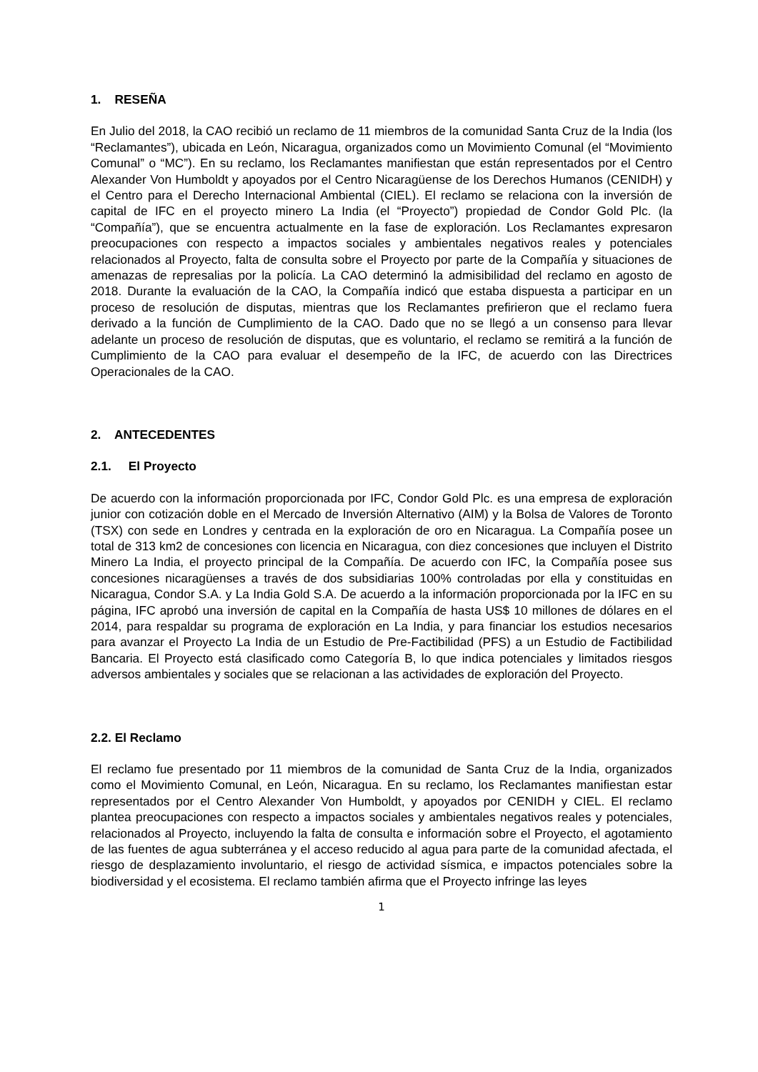1. RESEÑA
En Julio del 2018, la CAO recibió un reclamo de 11 miembros de la comunidad Santa Cruz de la India (los “Reclamantes”), ubicada en León, Nicaragua, organizados como un Movimiento Comunal (el “Movimiento Comunal” o “MC”). En su reclamo, los Reclamantes manifiestan que están representados por el Centro Alexander Von Humboldt y apoyados por el Centro Nicaragüense de los Derechos Humanos (CENIDH) y el Centro para el Derecho Internacional Ambiental (CIEL). El reclamo se relaciona con la inversión de capital de IFC en el proyecto minero La India (el “Proyecto”) propiedad de Condor Gold Plc. (la “Compañía”), que se encuentra actualmente en la fase de exploración. Los Reclamantes expresaron preocupaciones con respecto a impactos sociales y ambientales negativos reales y potenciales relacionados al Proyecto, falta de consulta sobre el Proyecto por parte de la Compañía y situaciones de amenazas de represalias por la policía. La CAO determinó la admisibilidad del reclamo en agosto de 2018. Durante la evaluación de la CAO, la Compañía indicó que estaba dispuesta a participar en un proceso de resolución de disputas, mientras que los Reclamantes prefirieron que el reclamo fuera derivado a la función de Cumplimiento de la CAO. Dado que no se llegó a un consenso para llevar adelante un proceso de resolución de disputas, que es voluntario, el reclamo se remitirá a la función de Cumplimiento de la CAO para evaluar el desempeño de la IFC, de acuerdo con las Directrices Operacionales de la CAO.
2. ANTECEDENTES
2.1. El Proyecto
De acuerdo con la información proporcionada por IFC, Condor Gold Plc. es una empresa de exploración junior con cotización doble en el Mercado de Inversión Alternativo (AIM) y la Bolsa de Valores de Toronto (TSX) con sede en Londres y centrada en la exploración de oro en Nicaragua. La Compañía posee un total de 313 km2 de concesiones con licencia en Nicaragua, con diez concesiones que incluyen el Distrito Minero La India, el proyecto principal de la Compañía. De acuerdo con IFC, la Compañía posee sus concesiones nicaragüenses a través de dos subsidiarias 100% controladas por ella y constituidas en Nicaragua, Condor S.A. y La India Gold S.A. De acuerdo a la información proporcionada por la IFC en su página, IFC aprobó una inversión de capital en la Compañía de hasta US$ 10 millones de dólares en el 2014, para respaldar su programa de exploración en La India, y para financiar los estudios necesarios para avanzar el Proyecto La India de un Estudio de Pre-Factibilidad (PFS) a un Estudio de Factibilidad Bancaria. El Proyecto está clasificado como Categoría B, lo que indica potenciales y limitados riesgos adversos ambientales y sociales que se relacionan a las actividades de exploración del Proyecto.
2.2. El Reclamo
El reclamo fue presentado por 11 miembros de la comunidad de Santa Cruz de la India, organizados como el Movimiento Comunal, en León, Nicaragua. En su reclamo, los Reclamantes manifiestan estar representados por el Centro Alexander Von Humboldt, y apoyados por CENIDH y CIEL. El reclamo plantea preocupaciones con respecto a impactos sociales y ambientales negativos reales y potenciales, relacionados al Proyecto, incluyendo la falta de consulta e información sobre el Proyecto, el agotamiento de las fuentes de agua subterránea y el acceso reducido al agua para parte de la comunidad afectada, el riesgo de desplazamiento involuntario, el riesgo de actividad sísmica, e impactos potenciales sobre la biodiversidad y el ecosistema. El reclamo también afirma que el Proyecto infringe las leyes
1